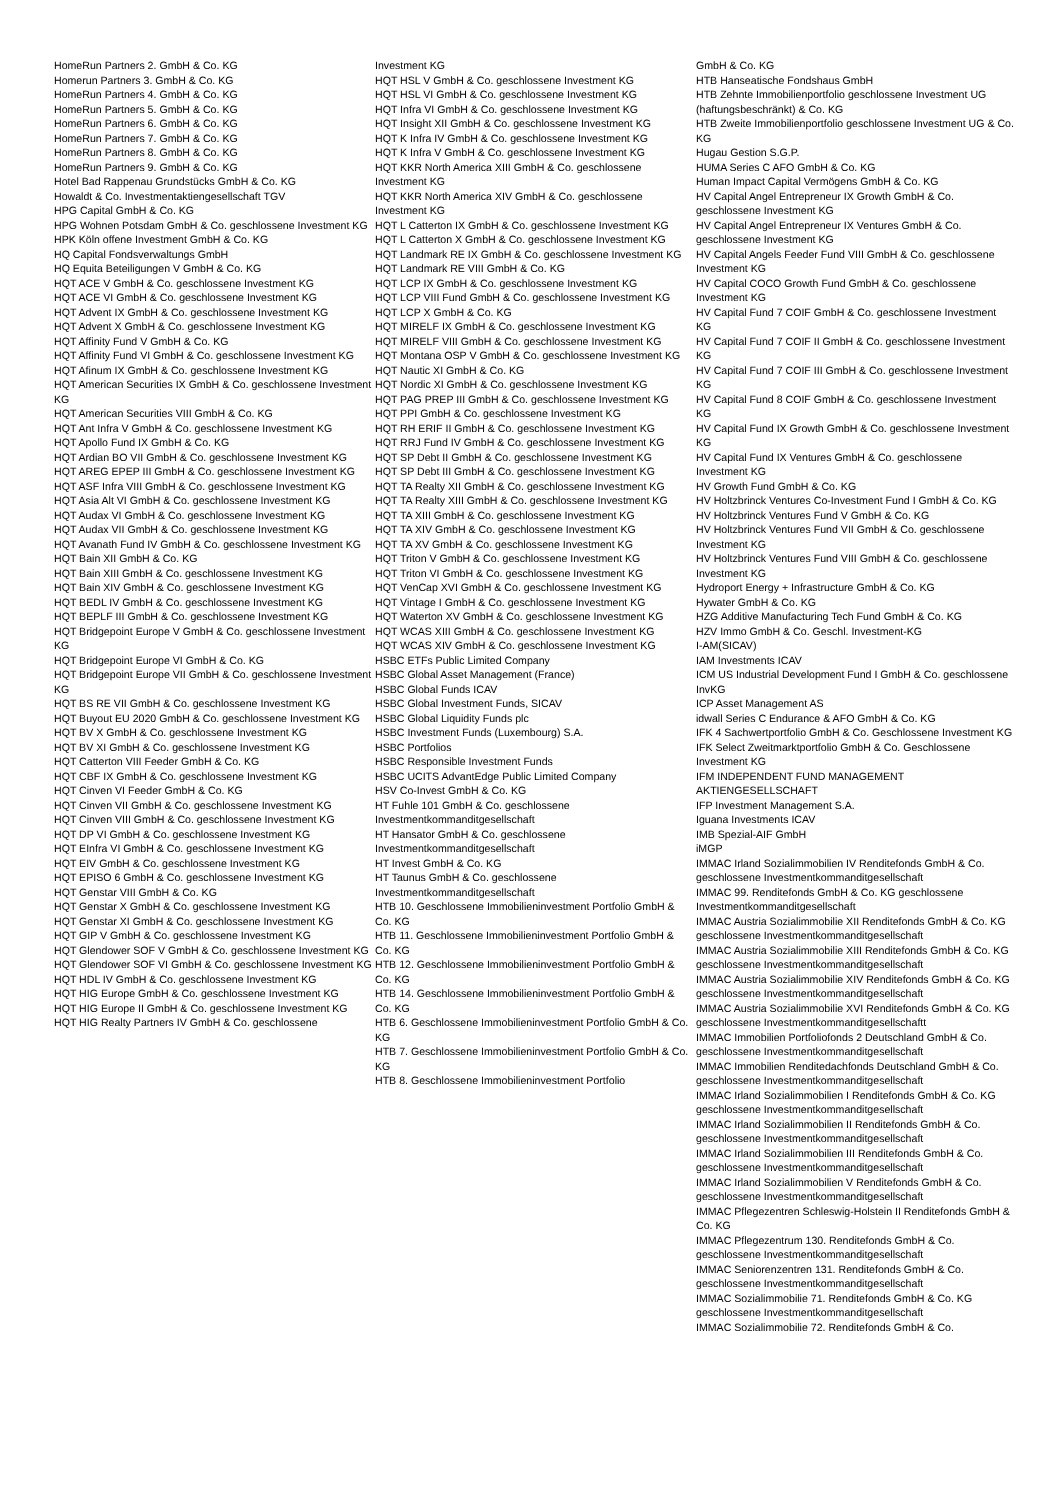HomeRun Partners 2. GmbH & Co. KG
Homerun Partners 3. GmbH & Co. KG
HomeRun Partners 4. GmbH & Co. KG
HomeRun Partners 5. GmbH & Co. KG
HomeRun Partners 6. GmbH & Co. KG
HomeRun Partners 7. GmbH & Co. KG
HomeRun Partners 8. GmbH & Co. KG
HomeRun Partners 9. GmbH & Co. KG
Hotel Bad Rappenau Grundstücks GmbH & Co. KG
Howaldt & Co. Investmentaktiengesellschaft TGV
HPG Capital GmbH & Co. KG
HPG Wohnen Potsdam GmbH & Co. geschlossene Investment KG
HPK Köln offene Investment GmbH & Co. KG
HQ Capital Fondsverwaltungs GmbH
HQ Equita Beteiligungen V GmbH & Co. KG
HQT ACE V GmbH & Co. geschlossene Investment KG
HQT ACE VI GmbH & Co. geschlossene Investment KG
HQT Advent IX GmbH & Co. geschlossene Investment KG
HQT Advent X GmbH & Co. geschlossene Investment KG
HQT Affinity Fund V GmbH & Co. KG
HQT Affinity Fund VI GmbH & Co. geschlossene Investment KG
HQT Afinum IX GmbH & Co. geschlossene Investment KG
HQT American Securities IX GmbH & Co. geschlossene Investment KG
HQT American Securities VIII GmbH & Co. KG
HQT Ant Infra V GmbH & Co. geschlossene Investment KG
HQT Apollo Fund IX GmbH & Co. KG
HQT Ardian BO VII GmbH & Co. geschlossene Investment KG
HQT AREG EPEP III GmbH & Co. geschlossene Investment KG
HQT ASF Infra VIII GmbH & Co. geschlossene Investment KG
HQT Asia Alt VI GmbH & Co. geschlossene Investment KG
HQT Audax VI GmbH & Co. geschlossene Investment KG
HQT Audax VII GmbH & Co. geschlossene Investment KG
HQT Avanath Fund IV GmbH & Co. geschlossene Investment KG
HQT Bain XII GmbH & Co. KG
HQT Bain XIII GmbH & Co. geschlossene Investment KG
HQT Bain XIV GmbH & Co. geschlossene Investment KG
HQT BEDL IV GmbH & Co. geschlossene Investment KG
HQT BEPLF III GmbH & Co. geschlossene Investment KG
HQT Bridgepoint Europe V GmbH & Co. geschlossene Investment KG
HQT Bridgepoint Europe VI GmbH & Co. KG
HQT Bridgepoint Europe VII GmbH & Co. geschlossene Investment KG
HQT BS RE VII GmbH & Co. geschlossene Investment KG
HQT Buyout EU 2020 GmbH & Co. geschlossene Investment KG
HQT BV X GmbH & Co. geschlossene Investment KG
HQT BV XI GmbH & Co. geschlossene Investment KG
HQT Catterton VIII Feeder GmbH & Co. KG
HQT CBF IX GmbH & Co. geschlossene Investment KG
HQT Cinven VI Feeder GmbH & Co. KG
HQT Cinven VII GmbH & Co. geschlossene Investment KG
HQT Cinven VIII GmbH & Co. geschlossene Investment KG
HQT DP VI GmbH & Co. geschlossene Investment KG
HQT EInfra VI GmbH & Co. geschlossene Investment KG
HQT EIV GmbH & Co. geschlossene Investment KG
HQT EPISO 6 GmbH & Co. geschlossene Investment KG
HQT Genstar VIII GmbH & Co. KG
HQT Genstar X GmbH & Co. geschlossene Investment KG
HQT Genstar XI GmbH & Co. geschlossene Investment KG
HQT GIP V GmbH & Co. geschlossene Investment KG
HQT Glendower SOF V GmbH & Co. geschlossene Investment KG
HQT Glendower SOF VI GmbH & Co. geschlossene Investment KG
HQT HDL IV GmbH & Co. geschlossene Investment KG
HQT HIG Europe GmbH & Co. geschlossene Investment KG
HQT HIG Europe II GmbH & Co. geschlossene Investment KG
HQT HIG Realty Partners IV GmbH & Co. geschlossene
Investment KG
HQT HSL V GmbH & Co. geschlossene Investment KG
HQT HSL VI GmbH & Co. geschlossene Investment KG
HQT Infra VI GmbH & Co. geschlossene Investment KG
HQT Insight XII GmbH & Co. geschlossene Investment KG
HQT K Infra IV GmbH & Co. geschlossene Investment KG
HQT K Infra V GmbH & Co. geschlossene Investment KG
HQT KKR North America XIII GmbH & Co. geschlossene Investment KG
HQT KKR North America XIV GmbH & Co. geschlossene Investment KG
HQT L Catterton IX GmbH & Co. geschlossene Investment KG
HQT L Catterton X GmbH & Co. geschlossene Investment KG
HQT Landmark RE IX GmbH & Co. geschlossene Investment KG
HQT Landmark RE VIII GmbH & Co. KG
HQT LCP IX GmbH & Co. geschlossene Investment KG
HQT LCP VIII Fund GmbH & Co. geschlossene Investment KG
HQT LCP X GmbH & Co. KG
HQT MIRELF IX GmbH & Co. geschlossene Investment KG
HQT MIRELF VIII GmbH & Co. geschlossene Investment KG
HQT Montana OSP V GmbH & Co. geschlossene Investment KG
HQT Nautic XI GmbH & Co. KG
HQT Nordic XI GmbH & Co. geschlossene Investment KG
HQT PAG PREP III GmbH & Co. geschlossene Investment KG
HQT PPI GmbH & Co. geschlossene Investment KG
HQT RH ERIF II GmbH & Co. geschlossene Investment KG
HQT RRJ Fund IV GmbH & Co. geschlossene Investment KG
HQT SP Debt II GmbH & Co. geschlossene Investment KG
HQT SP Debt III GmbH & Co. geschlossene Investment KG
HQT TA Realty XII GmbH & Co. geschlossene Investment KG
HQT TA Realty XIII GmbH & Co. geschlossene Investment KG
HQT TA XIII GmbH & Co. geschlossene Investment KG
HQT TA XIV GmbH & Co. geschlossene Investment KG
HQT TA XV GmbH & Co. geschlossene Investment KG
HQT Triton V GmbH & Co. geschlossene Investment KG
HQT Triton VI GmbH & Co. geschlossene Investment KG
HQT VenCap XVI GmbH & Co. geschlossene Investment KG
HQT Vintage I GmbH & Co. geschlossene Investment KG
HQT Waterton XV GmbH & Co. geschlossene Investment KG
HQT WCAS XIII GmbH & Co. geschlossene Investment KG
HQT WCAS XIV GmbH & Co. geschlossene Investment KG
HSBC ETFs Public Limited Company
HSBC Global Asset Management (France)
HSBC Global Funds ICAV
HSBC Global Investment Funds, SICAV
HSBC Global Liquidity Funds plc
HSBC Investment Funds (Luxembourg) S.A.
HSBC Portfolios
HSBC Responsible Investment Funds
HSBC UCITS AdvantEdge Public Limited Company
HSV Co-Invest GmbH & Co. KG
HT Fuhle 101 GmbH & Co. geschlossene Investmentkommanditgesellschaft
HT Hansator GmbH & Co. geschlossene Investmentkommanditgesellschaft
HT Invest GmbH & Co. KG
HT Taunus GmbH & Co. geschlossene Investmentkommanditgesellschaft
HTB 10. Geschlossene Immobilieninvestment Portfolio GmbH & Co. KG
HTB 11. Geschlossene Immobilieninvestment Portfolio GmbH & Co. KG
HTB 12. Geschlossene Immobilieninvestment Portfolio GmbH & Co. KG
HTB 14. Geschlossene Immobilieninvestment Portfolio GmbH & Co. KG
HTB 6. Geschlossene Immobilieninvestment Portfolio GmbH & Co. KG
HTB 7. Geschlossene Immobilieninvestment Portfolio GmbH & Co. KG
HTB 8. Geschlossene Immobilieninvestment Portfolio
GmbH & Co. KG
HTB Hanseatische Fondshaus GmbH
HTB Zehnte Immobilienportfolio geschlossene Investment UG (haftungsbeschränkt) & Co. KG
HTB Zweite Immobilienportfolio geschlossene Investment UG & Co. KG
Hugau Gestion S.G.P.
HUMA Series C AFO GmbH & Co. KG
Human Impact Capital Vermögens GmbH & Co. KG
HV Capital Angel Entrepreneur IX Growth GmbH & Co. geschlossene Investment KG
HV Capital Angel Entrepreneur IX Ventures GmbH & Co. geschlossene Investment KG
HV Capital Angels Feeder Fund VIII GmbH & Co. geschlossene Investment KG
HV Capital COCO Growth Fund GmbH & Co. geschlossene Investment KG
HV Capital Fund 7 COIF GmbH & Co. geschlossene Investment KG
HV Capital Fund 7 COIF II GmbH & Co. geschlossene Investment KG
HV Capital Fund 7 COIF III GmbH & Co. geschlossene Investment KG
HV Capital Fund 8 COIF GmbH & Co. geschlossene Investment KG
HV Capital Fund IX Growth GmbH & Co. geschlossene Investment KG
HV Capital Fund IX Ventures GmbH & Co. geschlossene Investment KG
HV Growth Fund GmbH & Co. KG
HV Holtzbrinck Ventures Co-Investment Fund I GmbH & Co. KG
HV Holtzbrinck Ventures Fund V GmbH & Co. KG
HV Holtzbrinck Ventures Fund VII GmbH & Co. geschlossene Investment KG
HV Holtzbrinck Ventures Fund VIII GmbH & Co. geschlossene Investment KG
Hydroport Energy + Infrastructure GmbH & Co. KG
Hywater GmbH & Co. KG
HZG Additive Manufacturing Tech Fund GmbH & Co. KG
HZV Immo GmbH & Co. Geschl. Investment-KG
I-AM(SICAV)
IAM Investments ICAV
ICM US Industrial Development Fund I GmbH & Co. geschlossene InvKG
ICP Asset Management AS
idwall Series C Endurance & AFO GmbH & Co. KG
IFK 4 Sachwertportfolio GmbH & Co. Geschlossene Investment KG
IFK Select Zweitmarktportfolio GmbH & Co. Geschlossene Investment KG
IFM INDEPENDENT FUND MANAGEMENT AKTIENGESELLSCHAFT
IFP Investment Management S.A.
Iguana Investments ICAV
IMB Spezial-AIF GmbH
iMGP
IMMAC Irland Sozialimmobilien IV Renditefonds GmbH & Co. geschlossene Investmentkommanditgesellschaft
IMMAC 99. Renditefonds GmbH & Co. KG geschlossene Investmentkommanditgesellschaft
IMMAC Austria Sozialimmobilie XII Renditefonds GmbH & Co. KG geschlossene Investmentkommanditgesellschaft
IMMAC Austria Sozialimmobilie XIII Renditefonds GmbH & Co. KG geschlossene Investmentkommanditgesellschaft
IMMAC Austria Sozialimmobilie XIV Renditefonds GmbH & Co. KG geschlossene Investmentkommanditgesellschaft
IMMAC Austria Sozialimmobilie XVI Renditefonds GmbH & Co. KG geschlossene Investmentkommanditgesellschaftt
IMMAC Immobilien Portfoliofonds 2 Deutschland GmbH & Co. geschlossene Investmentkommanditgesellschaft
IMMAC Immobilien Renditedachfonds Deutschland GmbH & Co. geschlossene Investmentkommanditgesellschaft
IMMAC Irland Sozialimmobilien I Renditefonds GmbH & Co. KG geschlossene Investmentkommanditgesellschaft
IMMAC Irland Sozialimmobilien II Renditefonds GmbH & Co. geschlossene Investmentkommanditgesellschaft
IMMAC Irland Sozialimmobilien III Renditefonds GmbH & Co. geschlossene Investmentkommanditgesellschaft
IMMAC Irland Sozialimmobilien V Renditefonds GmbH & Co. geschlossene Investmentkommanditgesellschaft
IMMAC Pflegezentren Schleswig-Holstein II Renditefonds GmbH & Co. KG
IMMAC Pflegezentrum 130. Renditefonds GmbH & Co. geschlossene Investmentkommanditgesellschaft
IMMAC Seniorenzentren 131. Renditefonds GmbH & Co. geschlossene Investmentkommanditgesellschaft
IMMAC Sozialimmobilie 71. Renditefonds GmbH & Co. KG geschlossene Investmentkommanditgesellschaft
IMMAC Sozialimmobilie 72. Renditefonds GmbH & Co.